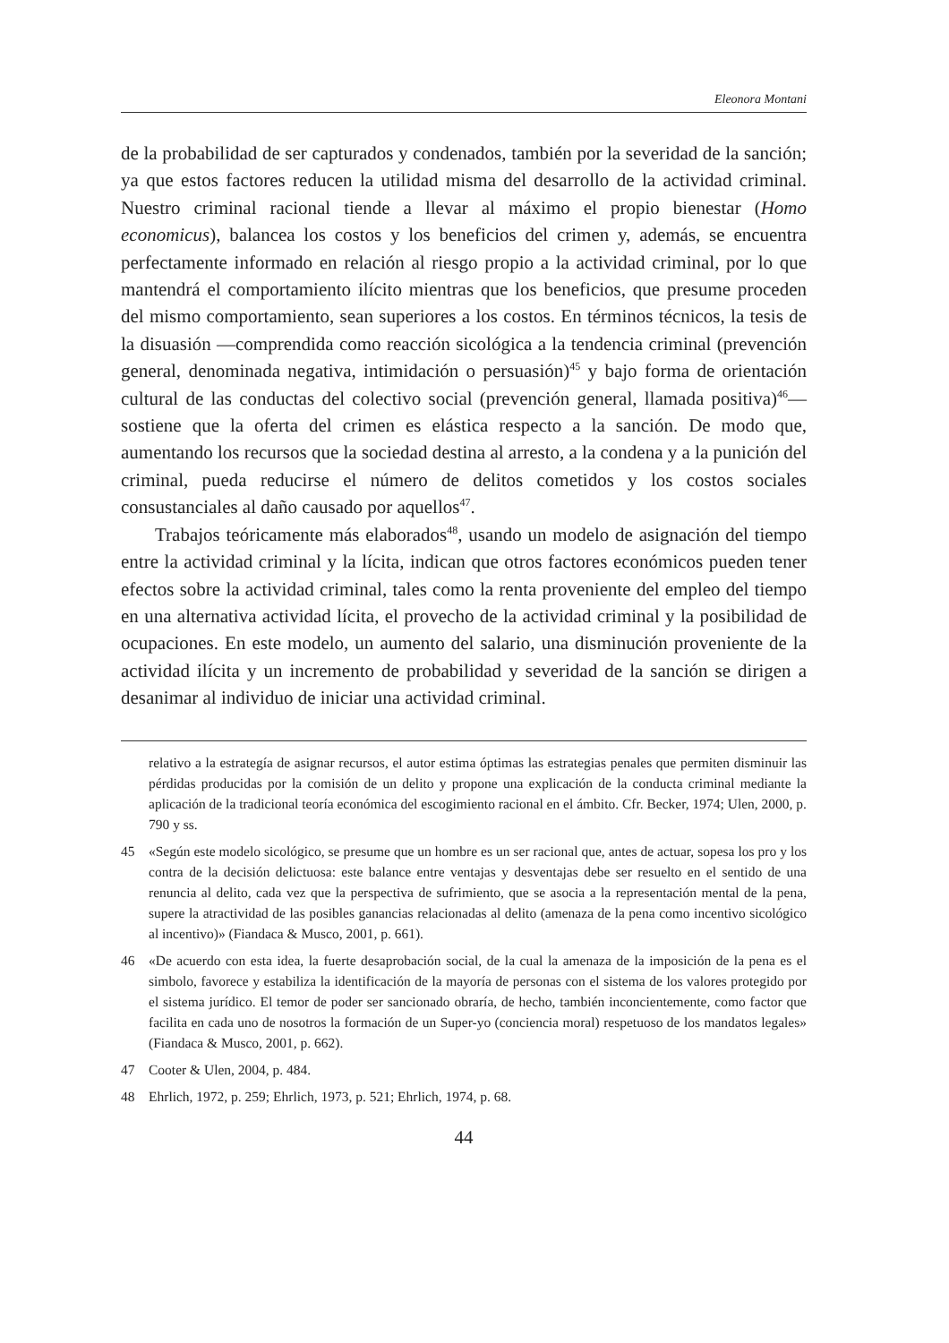Eleonora Montani
de la probabilidad de ser capturados y condenados, también por la severidad de la sanción; ya que estos factores reducen la utilidad misma del desarrollo de la actividad criminal. Nuestro criminal racional tiende a llevar al máximo el propio bienestar (Homo economicus), balancea los costos y los beneficios del crimen y, además, se encuentra perfectamente informado en relación al riesgo propio a la actividad criminal, por lo que mantendrá el comportamiento ilícito mientras que los beneficios, que presume proceden del mismo comportamiento, sean superiores a los costos. En términos técnicos, la tesis de la disuasión —comprendida como reacción sicológica a la tendencia criminal (prevención general, denominada negativa, intimidación o persuasión)<sup>45</sup> y bajo forma de orientación cultural de las conductas del colectivo social (prevención general, llamada positiva)<sup>46</sup>— sostiene que la oferta del crimen es elástica respecto a la sanción. De modo que, aumentando los recursos que la sociedad destina al arresto, a la condena y a la punición del criminal, pueda reducirse el número de delitos cometidos y los costos sociales consustanciales al daño causado por aquellos<sup>47</sup>.
Trabajos teóricamente más elaborados<sup>48</sup>, usando un modelo de asignación del tiempo entre la actividad criminal y la lícita, indican que otros factores económicos pueden tener efectos sobre la actividad criminal, tales como la renta proveniente del empleo del tiempo en una alternativa actividad lícita, el provecho de la actividad criminal y la posibilidad de ocupaciones. En este modelo, un aumento del salario, una disminución proveniente de la actividad ilícita y un incremento de probabilidad y severidad de la sanción se dirigen a desanimar al individuo de iniciar una actividad criminal.
relativo a la estrategía de asignar recursos, el autor estima óptimas las estrategias penales que permiten disminuir las pérdidas producidas por la comisión de un delito y propone una explicación de la conducta criminal mediante la aplicación de la tradicional teoría económica del escogimiento racional en el ámbito. Cfr. Becker, 1974; Ulen, 2000, p. 790 y ss.
45 «Según este modelo sicológico, se presume que un hombre es un ser racional que, antes de actuar, sopesa los pro y los contra de la decisión delictuosa: este balance entre ventajas y desventajas debe ser resuelto en el sentido de una renuncia al delito, cada vez que la perspectiva de sufrimiento, que se asocia a la representación mental de la pena, supere la atractividad de las posibles ganancias relacionadas al delito (amenaza de la pena como incentivo sicológico al incentivo)» (Fiandaca & Musco, 2001, p. 661).
46 «De acuerdo con esta idea, la fuerte desaprobación social, de la cual la amenaza de la imposición de la pena es el simbolo, favorece y estabiliza la identificación de la mayoría de personas con el sistema de los valores protegido por el sistema jurídico. El temor de poder ser sancionado obraría, de hecho, también inconcientemente, como factor que facilita en cada uno de nosotros la formación de un Super-yo (conciencia moral) respetuoso de los mandatos legales» (Fiandaca & Musco, 2001, p. 662).
47 Cooter & Ulen, 2004, p. 484.
48 Ehrlich, 1972, p. 259; Ehrlich, 1973, p. 521; Ehrlich, 1974, p. 68.
44